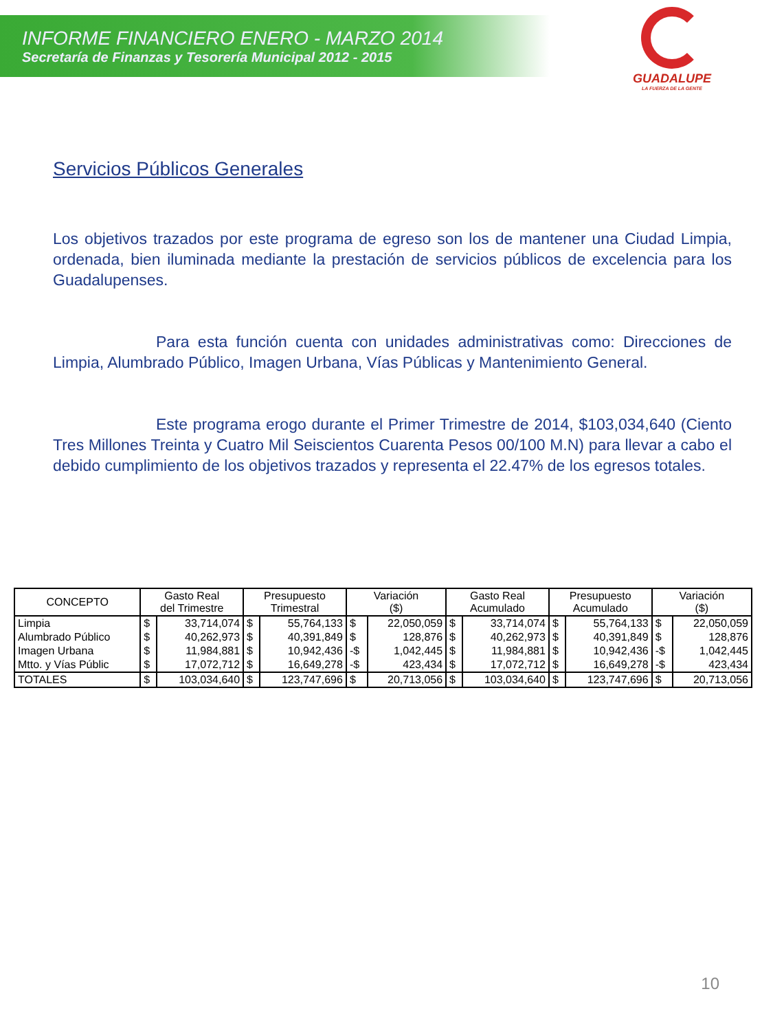INFORME FINANCIERO ENERO - MARZO 2014
Secretaría de Finanzas y Tesorería Municipal 2012 - 2015
GUADALUPE
LA FUERZA DE LA GENTE
Servicios Públicos Generales
Los objetivos trazados por este programa de egreso son los de mantener una Ciudad Limpia, ordenada, bien iluminada mediante la prestación de servicios públicos de excelencia para los Guadalupenses.
Para esta función cuenta con unidades administrativas como: Direcciones de Limpia, Alumbrado Público, Imagen Urbana, Vías Públicas y Mantenimiento General.
Este programa erogo durante el Primer Trimestre de 2014, $103,034,640 (Ciento Tres Millones Treinta y Cuatro Mil Seiscientos Cuarenta Pesos 00/100 M.N) para llevar a cabo el debido cumplimiento de los objetivos trazados y representa el 22.47% de los egresos totales.
| CONCEPTO | Gasto Real del Trimestre | | Presupuesto Trimestral | | Variación ($) | | Gasto Real Acumulado | | Presupuesto Acumulado | | Variación ($) | |
| --- | --- | --- | --- | --- | --- | --- | --- | --- | --- | --- | --- | --- |
| Limpia | $ | 33,714,074 | $ | 55,764,133 | $ | 22,050,059 | $ | 33,714,074 | $ | 55,764,133 | $ | 22,050,059 |
| Alumbrado Público | $ | 40,262,973 | $ | 40,391,849 | $ | 128,876 | $ | 40,262,973 | $ | 40,391,849 | $ | 128,876 |
| Imagen Urbana | $ | 11,984,881 | $ | 10,942,436 | -$ | 1,042,445 | $ | 11,984,881 | $ | 10,942,436 | -$ | 1,042,445 |
| Mtto. y Vías Públic | $ | 17,072,712 | $ | 16,649,278 | -$ | 423,434 | $ | 17,072,712 | $ | 16,649,278 | -$ | 423,434 |
| TOTALES | $ | 103,034,640 | $ | 123,747,696 | $ | 20,713,056 | $ | 103,034,640 | $ | 123,747,696 | $ | 20,713,056 |
10